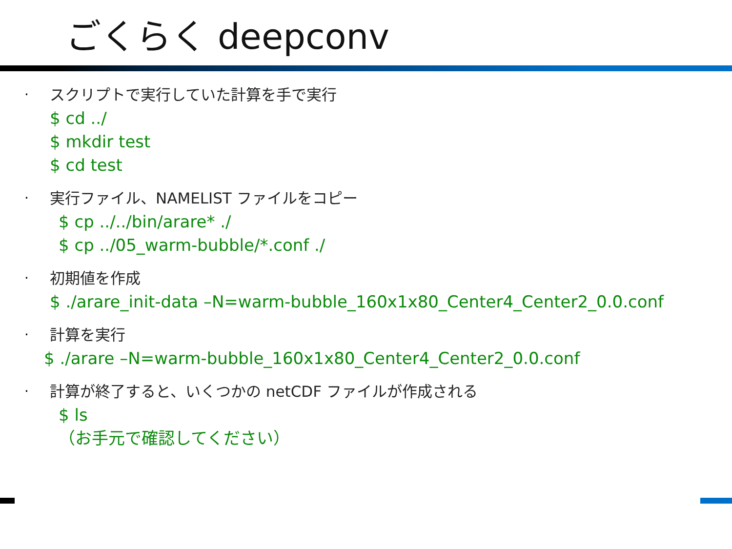ごくらく deepconv
· スクリプトで実行していた計算を手で実行
$ cd ../
$ mkdir test
$ cd test
· 実行ファイル、NAMELIST ファイルをコピー
$ cp ../../bin/arare* ./
$ cp ../05_warm-bubble/*.conf ./
· 初期値を作成
$ ./arare_init-data –N=warm-bubble_160x1x80_Center4_Center2_0.0.conf
· 計算を実行
$ ./arare –N=warm-bubble_160x1x80_Center4_Center2_0.0.conf
· 計算が終了すると、いくつかの netCDF ファイルが作成される
$ ls
（お手元で確認してください）